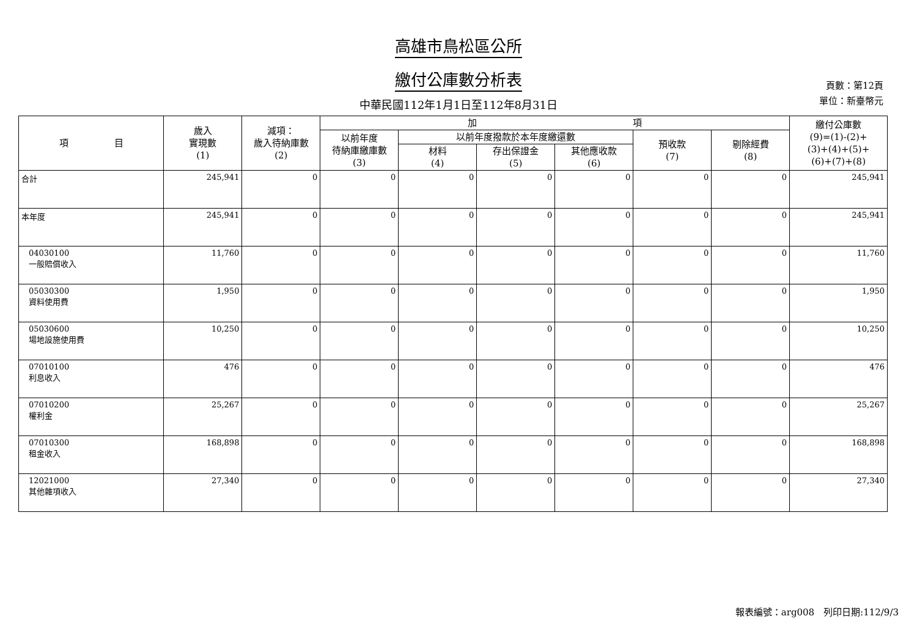高雄市鳥松區公所
繳付公庫數分析表
頁數：第12頁
單位：新臺幣元
中華民國112年1月1日至112年8月31日
| 項 目 | 歲入 實現數 (1) | 減項： 歲入待納庫數 (2) | 加 項 | | | | | | 繳付公庫數 (9)=(1)-(2)+ (3)+(4)+(5)+ (6)+(7)+(8) |
| --- | --- | --- | --- | --- | --- | --- | --- | --- | --- |
| | | | 以前年度 待納庫繳庫數 (3) | 以前年度撥款於本年度繳還數 | | | 預收款 (7) | 剔除經費 (8) | |
| | | | | 材料 (4) | 存出保證金 (5) | 其他應收款 (6) | | | |
| 合計 | 245,941 | 0 | 0 | 0 | 0 | 0 | 0 | 0 | 245,941 |
| 本年度 | 245,941 | 0 | 0 | 0 | 0 | 0 | 0 | 0 | 245,941 |
| 04030100 一般賠償收入 | 11,760 | 0 | 0 | 0 | 0 | 0 | 0 | 0 | 11,760 |
| 05030300 資料使用費 | 1,950 | 0 | 0 | 0 | 0 | 0 | 0 | 0 | 1,950 |
| 05030600 場地設施使用費 | 10,250 | 0 | 0 | 0 | 0 | 0 | 0 | 0 | 10,250 |
| 07010100 利息收入 | 476 | 0 | 0 | 0 | 0 | 0 | 0 | 0 | 476 |
| 07010200 權利金 | 25,267 | 0 | 0 | 0 | 0 | 0 | 0 | 0 | 25,267 |
| 07010300 租金收入 | 168,898 | 0 | 0 | 0 | 0 | 0 | 0 | 0 | 168,898 |
| 12021000 其他雜項收入 | 27,340 | 0 | 0 | 0 | 0 | 0 | 0 | 0 | 27,340 |
報表編號：arg008　列印日期:112/9/3